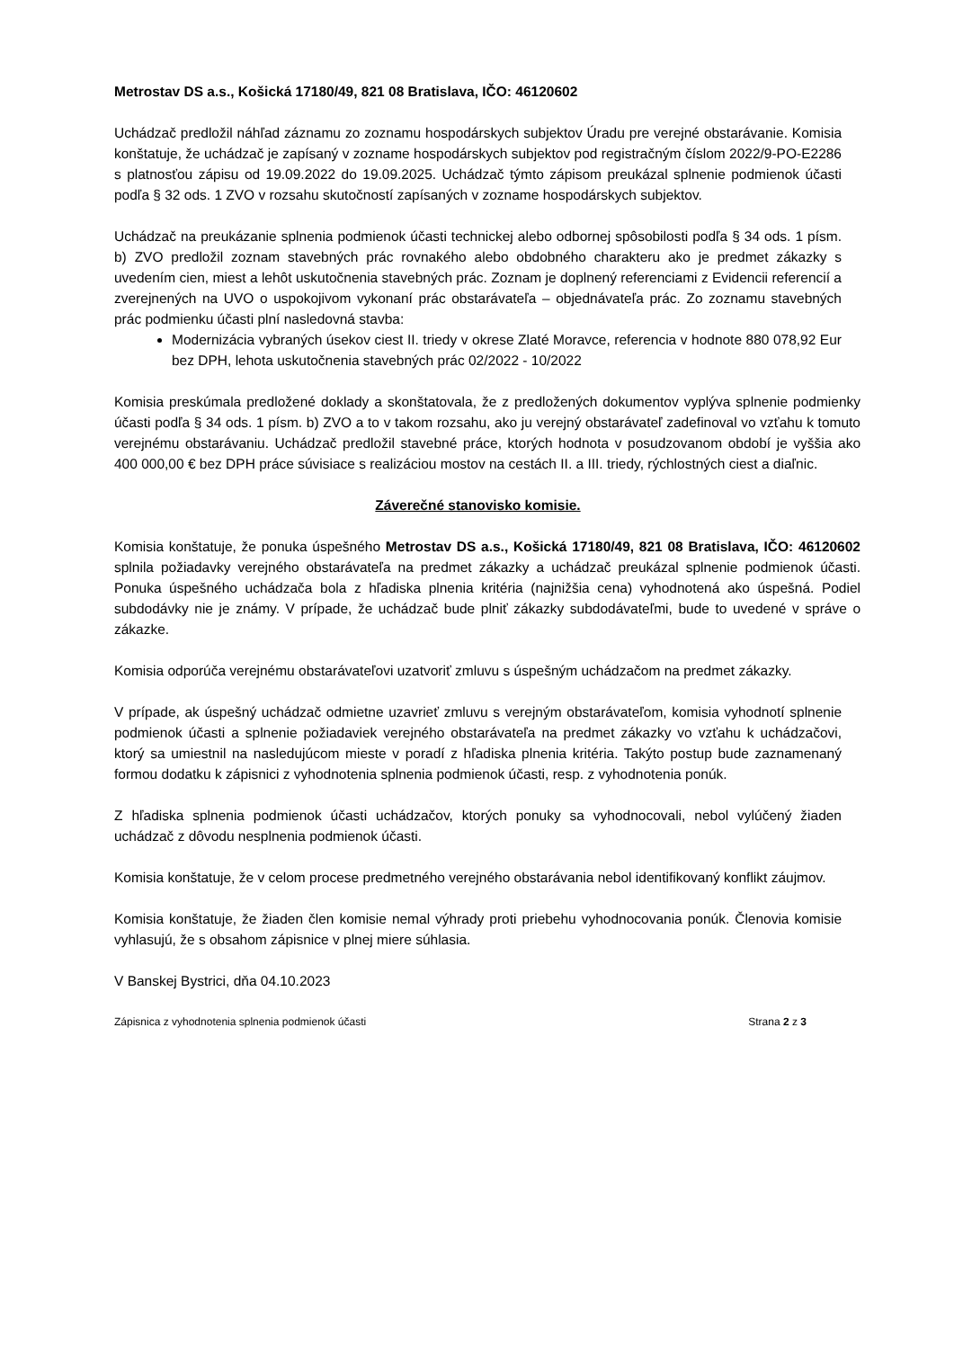Metrostav DS a.s., Košická 17180/49, 821 08 Bratislava, IČO: 46120602
Uchádzač predložil náhľad záznamu zo zoznamu hospodárskych subjektov Úradu pre verejné obstarávanie. Komisia konštatuje, že uchádzač je zapísaný v zozname hospodárskych subjektov pod registračným číslom 2022/9-PO-E2286 s platnosťou zápisu od 19.09.2022 do 19.09.2025. Uchádzač týmto zápisom preukázal splnenie podmienok účasti podľa § 32 ods. 1 ZVO v rozsahu skutočností zapísaných v zozname hospodárskych subjektov.
Uchádzač na preukázanie splnenia podmienok účasti technickej alebo odbornej spôsobilosti podľa § 34 ods. 1 písm. b) ZVO predložil zoznam stavebných prác rovnakého alebo obdobného charakteru ako je predmet zákazky s uvedením cien, miest a lehôt uskutočnenia stavebných prác. Zoznam je doplnený referenciami z Evidencii referencií a zverejnených na UVO o uspokojivom vykonaní prác obstarávateľa – objednávateľa prác. Zo zoznamu stavebných prác podmienku účasti plní nasledovná stavba:
Modernizácia vybraných úsekov ciest II. triedy v okrese Zlaté Moravce, referencia v hodnote 880 078,92 Eur bez DPH, lehota uskutočnenia stavebných prác 02/2022 - 10/2022
Komisia preskúmala predložené doklady a skonštatovala, že z predložených dokumentov vyplýva splnenie podmienky účasti podľa § 34 ods. 1 písm. b) ZVO a to v takom rozsahu, ako ju verejný obstarávateľ zadefinoval vo vzťahu k tomuto verejnému obstarávaniu. Uchádzač predložil stavebné práce, ktorých hodnota v posudzovanom období je vyššia ako 400 000,00 € bez DPH práce súvisiace s realizáciou mostov na cestách II. a III. triedy, rýchlostných ciest a diaľnic.
Záverečné stanovisko komisie.
Komisia konštatuje, že ponuka úspešného Metrostav DS a.s., Košická 17180/49, 821 08 Bratislava, IČO: 46120602 splnila požiadavky verejného obstarávateľa na predmet zákazky a uchádzač preukázal splnenie podmienok účasti. Ponuka úspešného uchádzača bola z hľadiska plnenia kritéria (najnižšia cena) vyhodnotená ako úspešná. Podiel subdodávky nie je známy. V prípade, že uchádzač bude plniť zákazky subdodávateľmi, bude to uvedené v správe o zákazke.
Komisia odporúča verejnému obstarávateľovi uzatvoriť zmluvu s úspešným uchádzačom na predmet zákazky.
V prípade, ak úspešný uchádzač odmietne uzavrieť zmluvu s verejným obstarávateľom, komisia vyhodnotí splnenie podmienok účasti a splnenie požiadaviek verejného obstarávateľa na predmet zákazky vo vzťahu k uchádzačovi, ktorý sa umiestnil na nasledujúcom mieste v poradí z hľadiska plnenia kritéria. Takýto postup bude zaznamenaný formou dodatku k zápisnici z vyhodnotenia splnenia podmienok účasti, resp. z vyhodnotenia ponúk.
Z hľadiska splnenia podmienok účasti uchádzačov, ktorých ponuky sa vyhodnocovali, nebol vylúčený žiaden uchádzač z dôvodu nesplnenia podmienok účasti.
Komisia konštatuje, že v celom procese predmetného verejného obstarávania nebol identifikovaný konflikt záujmov.
Komisia konštatuje, že žiaden člen komisie nemal výhrady proti priebehu vyhodnocovania ponúk. Členovia komisie vyhlasujú, že s obsahom zápisnice v plnej miere súhlasia.
V Banskej Bystrici, dňa 04.10.2023
Zápisnica z vyhodnotenia splnenia podmienok účasti Strana 2 z 3